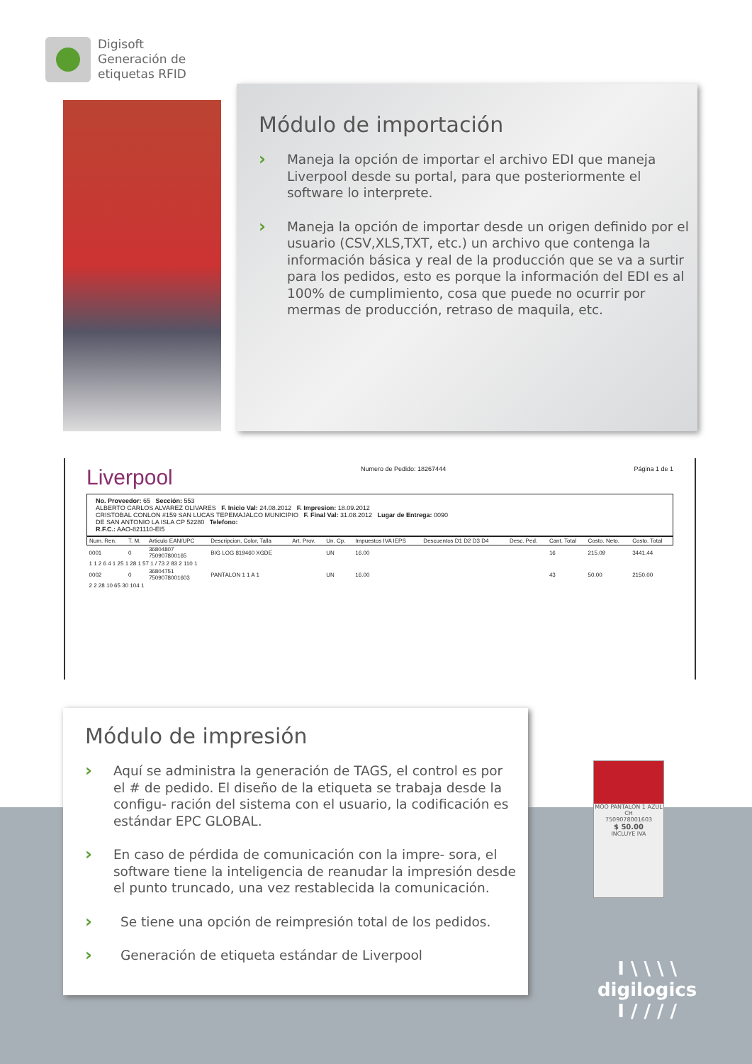Digisoft
Generación de
etiquetas RFID
Módulo de importación
› Maneja la opción de importar el archivo EDI que maneja Liverpool desde su portal, para que posteriormente el software lo interprete.
› Maneja la opción de importar desde un origen definido por el usuario (CSV,XLS,TXT, etc.) un archivo que contenga la información básica y real de la producción que se va a surtir para los pedidos, esto es porque la información del EDI es al 100% de cumplimiento, cosa que puede no ocurrir por mermas de producción, retraso de maquila, etc.
Liverpool Numero de Pedido: 18267444 Página 1 de 1
No. Proveedor: 65 Sección: 553
ALBERTO CARLOS ALVAREZ OLIVARES F. Inicio Val: 24.08.2012 F. Impresion: 18.09.2012
CRISTOBAL CONLON #159 SAN LUCAS TEPEMAJALCO MUNICIPIO F. Final Val: 31.08.2012 Lugar de Entrega: 0090
DE SAN ANTONIO LA ISLA CP 52280 Telefono:
R.F.C.: AAO-821110-EI5
| Num. Ren. | T. M. | Articulo EAN/UPC | Descripcion, Color, Talla | Art. Prov. | Un. Cp. | Impuestos IVA IEPS | Descuentos D1 D2 D3 D4 | Desc. Ped. | Cant. Total | Costo. Neto. | Costo. Total |
| --- | --- | --- | --- | --- | --- | --- | --- | --- | --- | --- | --- |
| 0001 | 0 | 36804807 750907800165 | BIG LOG 819460 XGDE | | UN | 16.00 | | | 16 | 215.09 | 3441.44 |
| 1 1 2 6 4 1 25 1 28 1 57 1 / 73 2 83 2 110 1 | | | | | | | | | | | |
| 0002 | 0 | 36804751 7509078001603 | PANTALON 1 1 A 1 | | UN | 16.00 | | | 43 | 50.00 | 2150.00 |
| 2 2 28 10 65 30 104 1 | | | | | | | | | | | |
Módulo de impresión
› Aquí se administra la generación de TAGS, el control es por el # de pedido. El diseño de la etiqueta se trabaja desde la configu- ración del sistema con el usuario, la codificación es estándar EPC GLOBAL.
› En caso de pérdida de comunicación con la impre- sora, el software tiene la inteligencia de reanudar la impresión desde el punto truncado, una vez restablecida la comunicación.
› Se tiene una opción de reimpresión total de los pedidos.
› Generación de etiqueta estándar de Liverpool
MOO PANTALON 1 AZUL CH
7509078001603
$ 50.00
INCLUYE IVA
I \ \ \ \
digilogics
I / / / /